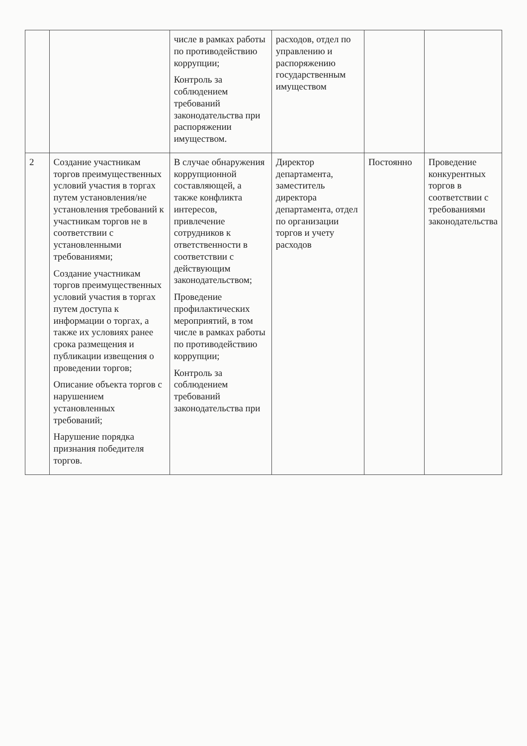| | | числе в рамках работы по противодействию коррупции; Контроль за соблюдением требований законодательства при распоряжении имуществом. | расходов, отдел по управлению и распоряжению государственным имуществом | | |
| 2 | Создание участникам торгов преимущественных условий участия в торгах путем установления/не установления требований к участникам торгов не в соответствии с установленными требованиями; Создание участникам торгов преимущественных условий участия в торгах путем доступа к информации о торгах, а также их условиях ранее срока размещения и публикации извещения о проведении торгов; Описание объекта торгов с нарушением установленных требований; Нарушение порядка признания победителя торгов. | В случае обнаружения коррупционной составляющей, а также конфликта интересов, привлечение сотрудников к ответственности в соответствии с действующим законодательством; Проведение профилактических мероприятий, в том числе в рамках работы по противодействию коррупции; Контроль за соблюдением требований законодательства при | Директор департамента, заместитель директора департамента, отдел по организации торгов и учету расходов | Постоянно | Проведение конкурентных торгов в соответствии с требованиями законодательства |